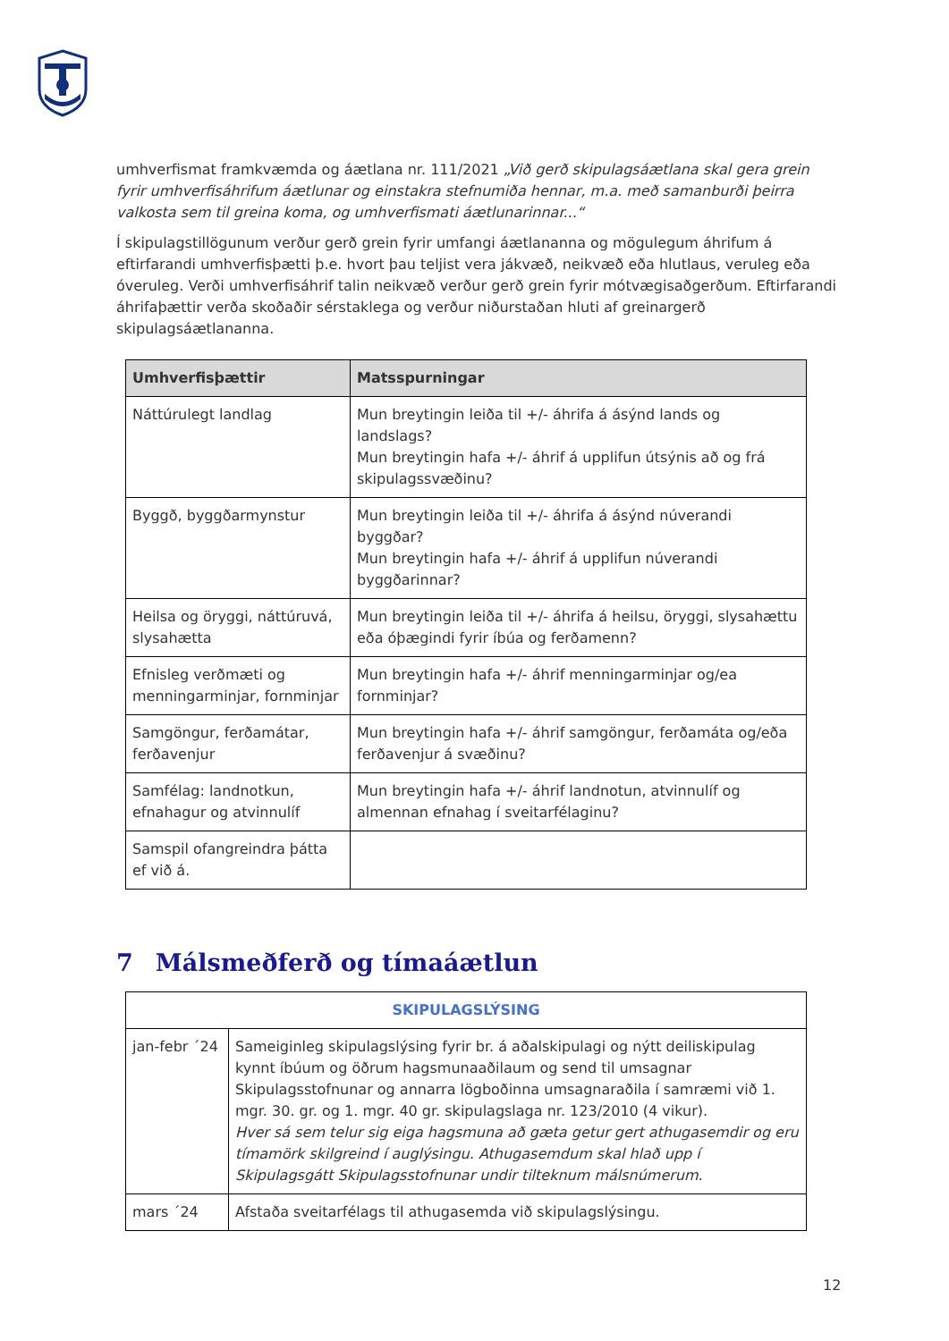umhverfismat framkvæmda og áætlana nr. 111/2021 „Við gerð skipulagsáætlana skal gera grein fyrir umhverfisáhrifum áætlunar og einstakra stefnumiða hennar, m.a. með samanburði þeirra valkosta sem til greina koma, og umhverfismati áætlunarinnar...“
Í skipulagstillögunum verður gerð grein fyrir umfangi áætlananna og mögulegum áhrifum á eftirfarandi umhverfisþætti þ.e. hvort þau teljist vera jákvæð, neikvæð eða hlutlaus, veruleg eða óveruleg. Verði umhverfisáhrif talin neikvæð verður gerð grein fyrir mótvægisaðgerðum. Eftirfarandi áhrifaþættir verða skoðaðir sérstaklega og verður niðurstaðan hluti af greinargerð skipulagsáætlananna.
| Umhverfisþættir | Matsspurningar |
| --- | --- |
| Náttúrulegt landlag | Mun breytingin leiða til +/- áhrifa á ásýnd lands og landslags? Mun breytingin hafa +/- áhrif á upplifun útsýnis að og frá skipulagssvæðinu? |
| Byggð, byggðarmynstur | Mun breytingin leiða til +/- áhrifa á ásýnd núverandi byggðar? Mun breytingin hafa +/- áhrif á upplifun núverandi byggðarinnar? |
| Heilsa og öryggi, náttúruvá, slysahætta | Mun breytingin leiða til +/- áhrifa á heilsu, öryggi, slysahættu eða óþægindi fyrir íbúa og ferðamenn? |
| Efnisleg verðmæti og menningarminjar, fornminjar | Mun breytingin hafa +/- áhrif menningarminjar og/ea fornminjar? |
| Samgöngur, ferðamátar, ferðavenjur | Mun breytingin hafa +/- áhrif samgöngur, ferðamáta og/eða ferðavenjur á svæðinu? |
| Samfélag: landnotkun, efnahagur og atvinnulíf | Mun breytingin hafa +/- áhrif landnotun, atvinnulíf og almennan efnahag í sveitarfélaginu? |
| Samspil ofangreindra þátta ef við á. | |
7 Málsmeðferð og tímaáætlun
| SKIPULAGSLÝSING | |
| --- | --- |
| jan-febr ´24 | Sameiginleg skipulagslýsing fyrir br. á aðalskipulagi og nýtt deiliskipulag kynnt íbúum og öðrum hagsmunaaðilaum og send til umsagnar Skipulagsstofnunar og annarra lögboðinna umsagnaraðila í samræmi við 1. mgr. 30. gr. og 1. mgr. 40 gr. skipulagslaga nr. 123/2010 (4 vikur). Hver sá sem telur sig eiga hagsmuna að gæta getur gert athugasemdir og eru tímamörk skilgreind í auglýsingu. Athugasemdum skal hlað upp í Skipulagsgátt Skipulagsstofnunar undir tilteknum málsnúmerum. |
| mars ´24 | Afstaða sveitarfélags til athugasemda við skipulagslýsingu. |
12